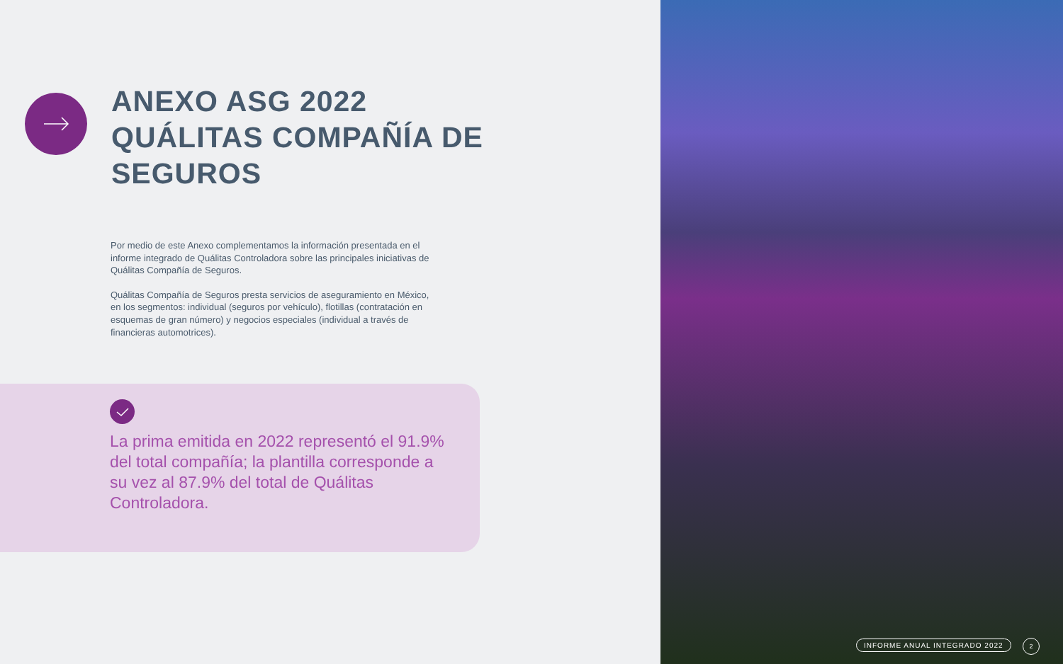ANEXO ASG 2022
QUÁLITAS COMPAÑÍA DE
SEGUROS
Por medio de este Anexo complementamos la información presentada en el informe integrado de Quálitas Controladora sobre las principales iniciativas de Quálitas Compañía de Seguros.
Quálitas Compañía de Seguros presta servicios de aseguramiento en México, en los segmentos: individual (seguros por vehículo), flotillas (contratación en esquemas de gran número) y negocios especiales (individual a través de financieras automotrices).
La prima emitida en 2022 representó el 91.9% del total compañía; la plantilla corresponde a su vez al 87.9% del total de Quálitas Controladora.
INFORME ANUAL INTEGRADO 2022 2